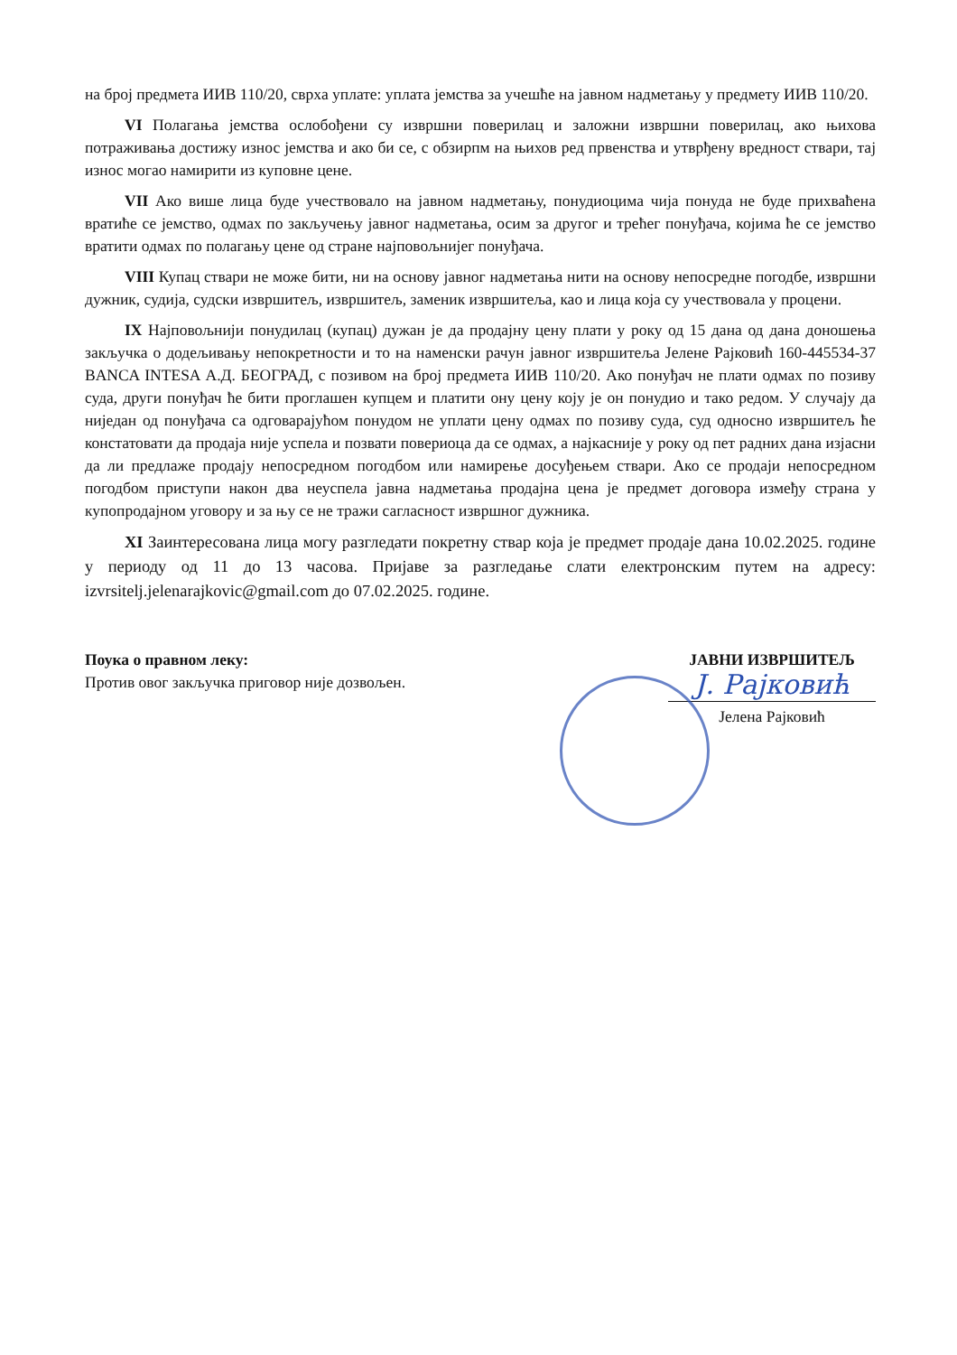на број предмета ИИВ 110/20, сврха уплате: уплата јемства за учешће на јавном надметању у предмету ИИВ 110/20.
VI Полагања јемства ослобођени су извршни поверилац и заложни извршни поверилац, ако њихова потраживања достижу износ јемства и ако би се, с обзирпм на њихов ред првенства и утврђену вредност ствари, тај износ могао намирити из куповне цене.
VII Ако више лица буде учествовало на јавном надметању, понудиоцима чија понуда не буде прихваћена вратиће се јемство, одмах по закључењу јавног надметања, осим за другог и трећег понуђача, којима ће се јемство вратити одмах по полагању цене од стране најповољнијег понуђача.
VIII Купац ствари не може бити, ни на основу јавног надметања нити на основу непосредне погодбе, извршни дужник, судија, судски извршитељ, извршитељ, заменик извршитеља, као и лица која су учествовала у процени.
IX Најповољнији понудилац (купац) дужан је да продајну цену плати у року од 15 дана од дана доношења закључка о додељивању непокретности и то на наменски рачун јавног извршитеља Јелене Рајковић 160-445534-37 BANCA INTESA А.Д. БЕОГРАД, с позивом на број предмета ИИВ 110/20. Ако понуђач не плати одмах по позиву суда, други понуђач ће бити проглашен купцем и платити ону цену коју је он понудио и тако редом. У случају да ниједан од понуђача са одговарајућом понудом не уплати цену одмах по позиву суда, суд односно извршитељ ће констатовати да продаја није успела и позвати повериоца да се одмах, а најкасније у року од пет радних дана изјасни да ли предлаже продају непосредном погодбом или намирење досуђењем ствари. Ако се продаји непосредном погодбом приступи након два неуспела јавна надметања продајна цена је предмет договора између страна у купопродајном уговору и за њу се не тражи сагласност извршног дужника.
XI Заинтересована лица могу разгледати покретну ствар која је предмет продаје дана 10.02.2025. године у периоду од 11 до 13 часова. Пријаве за разгледање слати електронским путем на адресу: izvrsitelj.jelenarajkovic@gmail.com до 07.02.2025. године.
Поука о правном леку:
Против овог закључка приговор није дозвољен.
ЈАВНИ ИЗВРШИТЕЉ
Ј. Рајковић
Јелена Рајковић